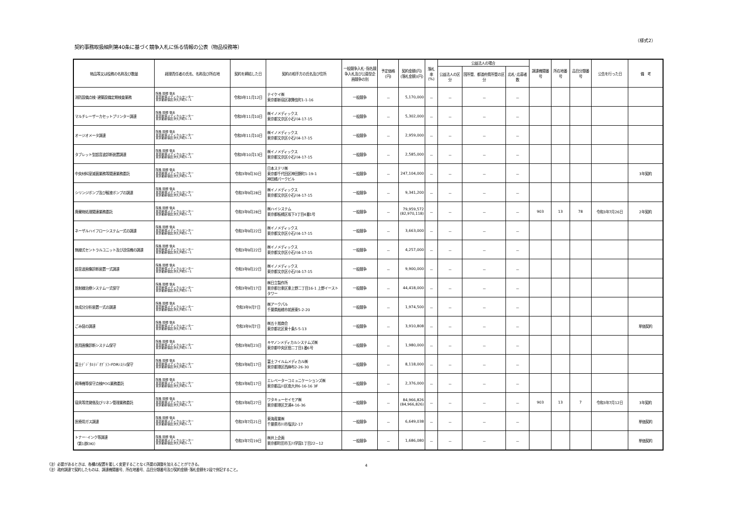（様式2）
契約事務取扱細則第40条に基づく競争入札に係る情報の公表（物品役務等）
| 物品等又は役務の名称及び数量 | 経理責任者の氏名、名称及び所在地 | 契約を締結した日 | 契約の相手方の氏名及び住所 | 一般競争入札･指名競争入札及び公募型企画競争の別 | 予定価格(円) | 契約金額(円) (落札金額)(円) | 落札率 (%) | 公益法人の場合 | | | 調達機関番号 | 所在地番号 | 品目分類番号 | 公告を行った日 | 備 考 |
| --- | --- | --- | --- | --- | --- | --- | --- | --- | --- | --- | --- | --- | --- | --- | --- |
| | | | | | | | | 公益法人の区分 | 国所管、都道府県所管の区分 | 応札･応募者数 | | | | | |
| 消防設備点検･建築設備定期検査業務 | 院長 関根 信夫 東京新宿メディカルセンター 東京都新宿区津久戸町5－1 | 令和3年11月12日 | テイケイ㈱ 東京都新宿区歌舞伎町1-1-16 | 一般競争 | － | 5,170,000 | － | － | － | － | | | | | |
| マルチレーザーカセットプリンター調達 | 院長 関根 信夫 東京新宿メディカルセンター 東京都新宿区津久戸町5－1 | 令和3年11月10日 | ㈱イノメディックス 東京都文京区小石川4-17-15 | 一般競争 | － | 5,302,000 | － | － | － | － | | | | | |
| オージオメータ調達 | 院長 関根 信夫 東京新宿メディカルセンター 東京都新宿区津久戸町5－1 | 令和3年11月10日 | ㈱イノメディックス 東京都文京区小石川4-17-15 | 一般競争 | － | 2,959,000 | － | － | － | － | | | | | |
| タブレット型超音波診断装置調達 | 院長 関根 信夫 東京新宿メディカルセンター 東京都新宿区津久戸町5－1 | 令和3年10月13日 | ㈱イノメディックス 東京都文京区小石川4-17-15 | 一般競争 | － | 2,585,000 | － | － | － | － | | | | | |
| 中央材料室滅菌業務等関連業務委託 | 院長 関根 信夫 東京新宿メディカルセンター 東京都新宿区津久戸町5－1 | 令和3年9月30日 | 日本ステリ㈱ 東京都千代田区神田錦町1-19-1 神田橋パークビル | 一般競争 | － | 247,104,000 | － | － | － | － | | | | | 3年契約 |
| シリンジポンプ及び輸液ポンプの調達 | 院長 関根 信夫 東京新宿メディカルセンター 東京都新宿区津久戸町5－1 | 令和3年9月28日 | ㈱イノメディックス 東京都文京区小石川4-17-15 | 一般競争 | － | 9,341,200 | － | － | － | － | | | | | |
| 廃棄物処理関連業務委託 | 院長 関根 信夫 東京新宿メディカルセンター 東京都新宿区津久戸町5－1 | 令和3年9月28日 | ㈱ハイシステム 東京都板橋区坂下3丁目4番1号 | 一般競争 | － | 79,959,572 (82,970,118) | － | － | － | － | 903 | 13 | 78 | 令和3年7月26日 | 2年契約 |
| ネーザルハイフローシステム一式の調達 | 院長 関根 信夫 東京新宿メディカルセンター 東京都新宿区津久戸町5－1 | 令和3年9月22日 | ㈱イノメディックス 東京都文京区小石川4-17-15 | 一般競争 | － | 3,663,000 | － | － | － | － | | | | | |
| 無線式セントラルユニット及び送信機の調達 | 院長 関根 信夫 東京新宿メディカルセンター 東京都新宿区津久戸町5－1 | 令和3年9月22日 | ㈱イノメディックス 東京都文京区小石川4-17-15 | 一般競争 | － | 4,257,000 | － | － | － | － | | | | | |
| 超音波画像診断装置一式調達 | 院長 関根 信夫 東京新宿メディカルセンター 東京都新宿区津久戸町5－1 | 令和3年9月22日 | ㈱イノメディックス 東京都文京区小石川4-17-15 | 一般競争 | － | 9,900,000 | － | － | － | － | | | | | |
| 放射線治療システム一式保守 | 院長 関根 信夫 東京新宿メディカルセンター 東京都新宿区津久戸町5－1 | 令和3年9月17日 | ㈱日立製作所 東京都台東区東上野二丁目16-1 上野イーストタワー | 一般競争 | － | 44,418,000 | － | － | － | － | | | | | |
| 体成分分析装置一式の調達 | 院長 関根 信夫 東京新宿メディカルセンター 東京都新宿区津久戸町5－1 | 令和3年9月7日 | ㈱アークパル 千葉県船橋市前原東5-2-20 | 一般競争 | － | 1,974,500 | － | － | － | － | | | | | |
| ごみ袋の調達 | 院長 関根 信夫 東京新宿メディカルセンター 東京都新宿区津久戸町5－1 | 令和3年9月7日 | ㈱五十嵐商会 東京都北区東十条5-5-13 | 一般競争 | － | 3,910,808 | － | － | － | － | | | | | 単価契約 |
| 医用画像診断システム保守 | 院長 関根 信夫 東京新宿メディカルセンター 東京都新宿区津久戸町5－1 | 令和3年8月23日 | キヤノンメディカルシステムズ㈱ 東京都中央区佃二丁目1番6号 | 一般競争 | － | 1,980,000 | － | － | － | － | | | | | |
| 富士ﾃﾞｼﾞﾀﾙﾗｼﾞｵｸﾞﾗﾌｨFDRｼｽﾃﾑ保守 | 院長 関根 信夫 東京新宿メディカルセンター 東京都新宿区津久戸町5－1 | 令和3年8月17日 | 富士フイルムメディカル㈱ 東京都港区西麻布2-26-30 | 一般競争 | － | 8,118,000 | － | － | － | － | | | | | |
| 昇降機等保守点検POG業務委託 | 院長 関根 信夫 東京新宿メディカルセンター 東京都新宿区津久戸町5－1 | 令和3年8月17日 | エレベーターコミュニケーションズ㈱ 東京都品川区南大井6-16-16 3F | 一般競争 | － | 2,376,000 | － | － | － | － | | | | | |
| 寝具等賃貸借及びリネン管理業務委託 | 院長 関根 信夫 東京新宿メディカルセンター 東京都新宿区津久戸町5－1 | 令和3年8月27日 | ワタキューセイモア㈱ 東京都港区芝浦4-16-36 | 一般競争 | － | 84,966,826 (84,966,826) | － | － | － | － | 903 | 13 | 7 | 令和3年7月12日 | 3年契約 |
| 医療用ガス調達 | 院長 関根 信夫 東京新宿メディカルセンター 東京都新宿区津久戸町5－1 | 令和3年7月21日 | 東海産業㈱ 千葉県市川市塩浜2-17 | 一般競争 | － | 6,649,038 | － | － | － | － | | | | | 単価契約 |
| トナー･インク等調達 （第1群OKI） | 院長 関根 信夫 東京新宿メディカルセンター 東京都新宿区津久戸町5－1 | 令和3年7月19日 | ㈱井上企画 東京都町田市玉川学園1丁目22－12 | 一般競争 | － | 1,686,080 | － | － | － | － | | | | | 単価契約 |
（注）必要があるときは、各欄の配置を著しく変更することなく所要の調整を加えることができる。
（注）政府調達で契約したものは、調達機関番号、所在地番号、品目分類番号及び契約金額･落札金額を2段で併記すること。
4